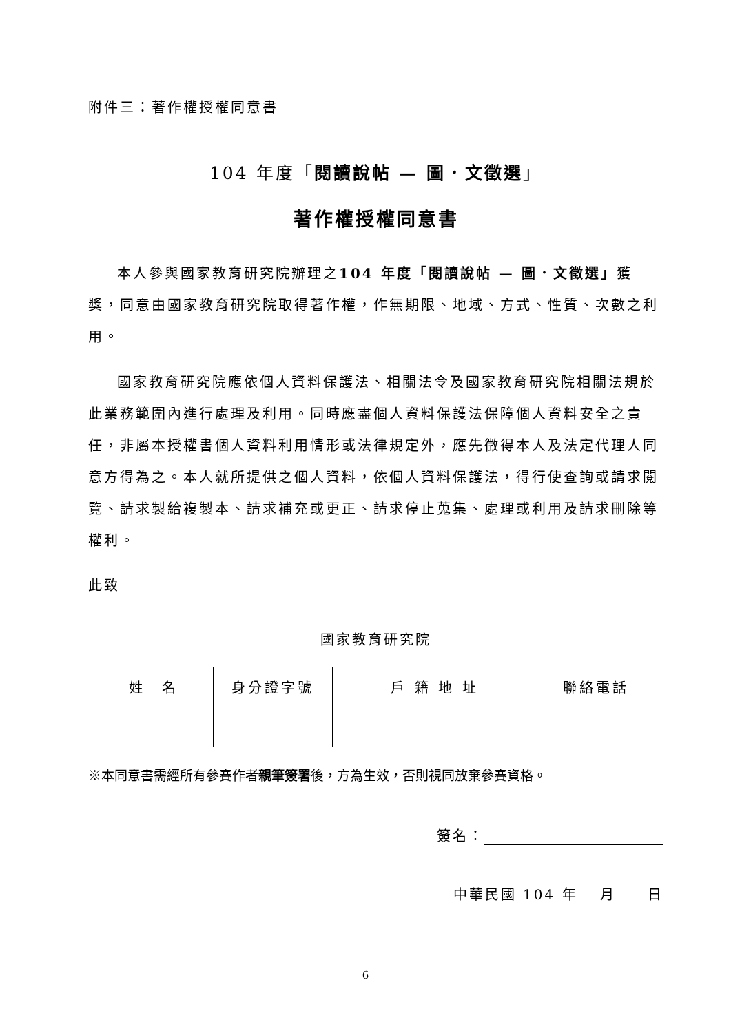附件三：著作權授權同意書
104 年度「閱讀說帖 — 圖．文徵選」
著作權授權同意書
本人參與國家教育研究院辦理之104 年度「閱讀說帖 — 圖．文徵選」獲獎，同意由國家教育研究院取得著作權，作無期限、地域、方式、性質、次數之利用。
國家教育研究院應依個人資料保護法、相關法令及國家教育研究院相關法規於此業務範圍內進行處理及利用。同時應盡個人資料保護法保障個人資料安全之責任，非屬本授權書個人資料利用情形或法律規定外，應先徵得本人及法定代理人同意方得為之。本人就所提供之個人資料，依個人資料保護法，得行使查詢或請求閱覽、請求製給複製本、請求補充或更正、請求停止蒐集、處理或利用及請求刪除等權利。
此致
國家教育研究院
| 姓 名 | 身分證字號 | 戶 籍 地 址 | 聯絡電話 |
| --- | --- | --- | --- |
※本同意書需經所有參賽作者親筆簽署後，方為生效，否則視同放棄參賽資格。
簽名：
中華民國 104 年　 月　　日
6